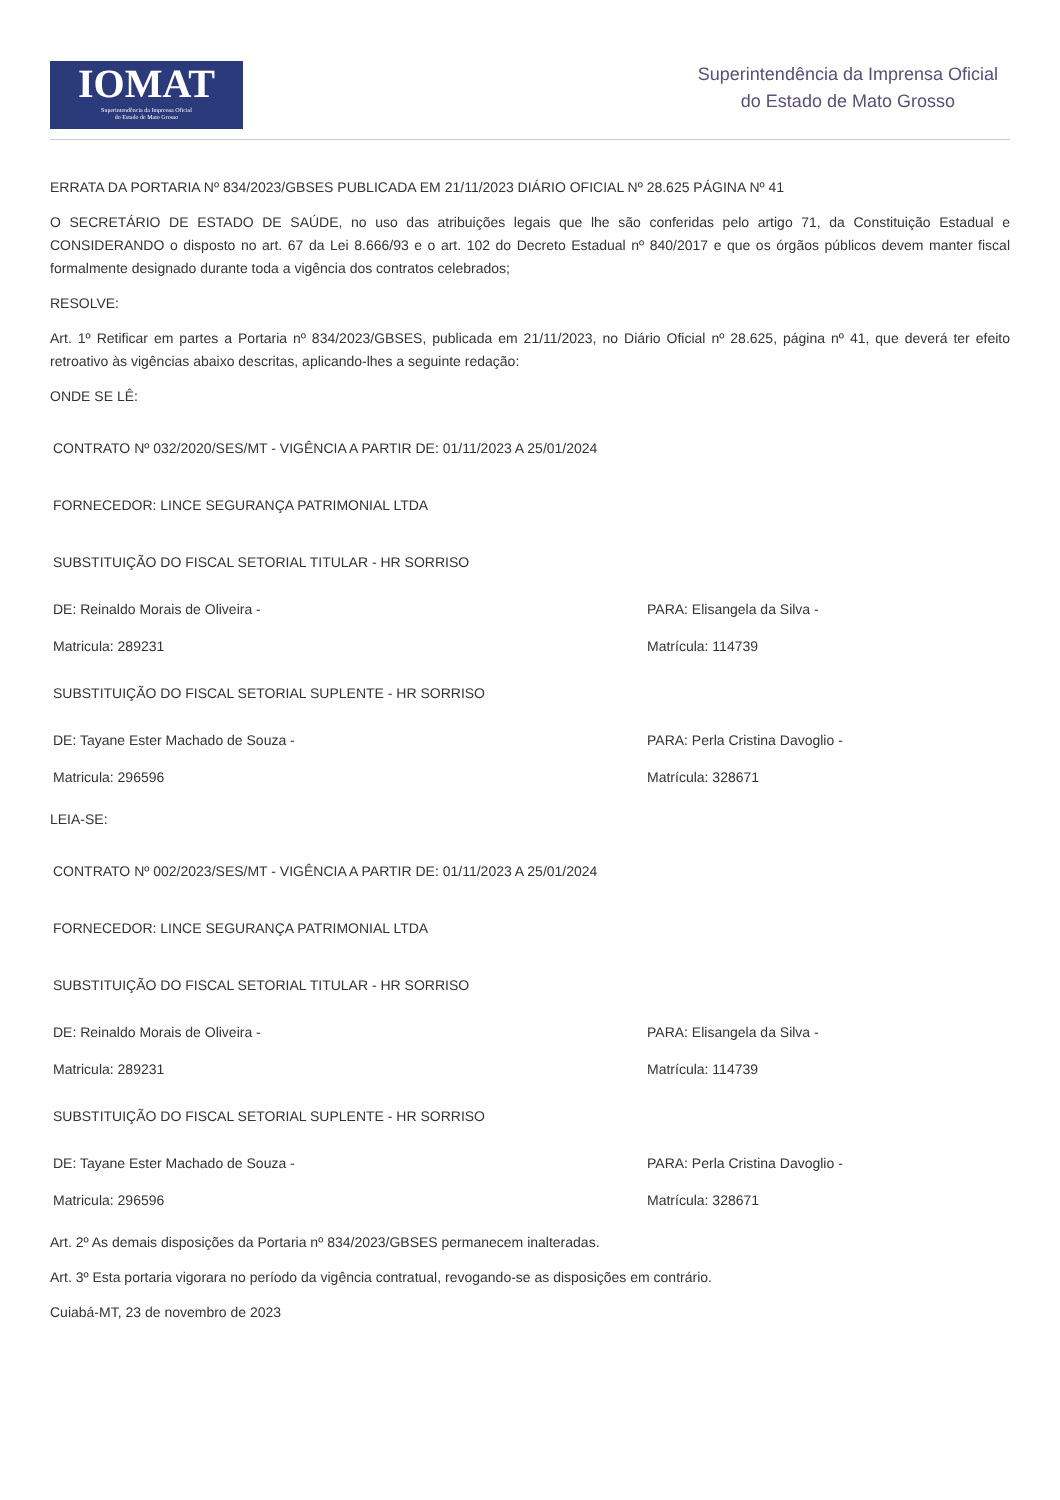IOMAT
Superintendência da Imprensa Oficial
do Estado de Mato Grosso
Superintendência da Imprensa Oficial
do Estado de Mato Grosso
ERRATA DA PORTARIA Nº 834/2023/GBSES PUBLICADA EM 21/11/2023 DIÁRIO OFICIAL Nº 28.625 PÁGINA Nº 41
O SECRETÁRIO DE ESTADO DE SAÚDE, no uso das atribuições legais que lhe são conferidas pelo artigo 71, da Constituição Estadual e CONSIDERANDO o disposto no art. 67 da Lei 8.666/93 e o art. 102 do Decreto Estadual nº 840/2017 e que os órgãos públicos devem manter fiscal formalmente designado durante toda a vigência dos contratos celebrados;
RESOLVE:
Art. 1º Retificar em partes a Portaria nº 834/2023/GBSES, publicada em 21/11/2023, no Diário Oficial nº 28.625, página nº 41, que deverá ter efeito retroativo às vigências abaixo descritas, aplicando-lhes a seguinte redação:
ONDE SE LÊ:
CONTRATO Nº 032/2020/SES/MT - VIGÊNCIA A PARTIR DE: 01/11/2023 A 25/01/2024
FORNECEDOR: LINCE SEGURANÇA PATRIMONIAL LTDA
SUBSTITUIÇÃO DO FISCAL SETORIAL TITULAR - HR SORRISO
DE: Reinaldo Morais de Oliveira -
Matricula: 289231
PARA: Elisangela da Silva -
Matrícula: 114739
SUBSTITUIÇÃO DO FISCAL SETORIAL SUPLENTE - HR SORRISO
DE: Tayane Ester Machado de Souza -
Matricula: 296596
PARA: Perla Cristina Davoglio -
Matrícula: 328671
LEIA-SE:
CONTRATO Nº 002/2023/SES/MT - VIGÊNCIA A PARTIR DE: 01/11/2023 A 25/01/2024
FORNECEDOR: LINCE SEGURANÇA PATRIMONIAL LTDA
SUBSTITUIÇÃO DO FISCAL SETORIAL TITULAR - HR SORRISO
DE: Reinaldo Morais de Oliveira -
Matricula: 289231
PARA: Elisangela da Silva -
Matrícula: 114739
SUBSTITUIÇÃO DO FISCAL SETORIAL SUPLENTE - HR SORRISO
DE: Tayane Ester Machado de Souza -
Matricula: 296596
PARA: Perla Cristina Davoglio -
Matrícula: 328671
Art. 2º As demais disposições da Portaria nº 834/2023/GBSES permanecem inalteradas.
Art. 3º Esta portaria vigorara no período da vigência contratual, revogando-se as disposições em contrário.
Cuiabá-MT, 23 de novembro de 2023